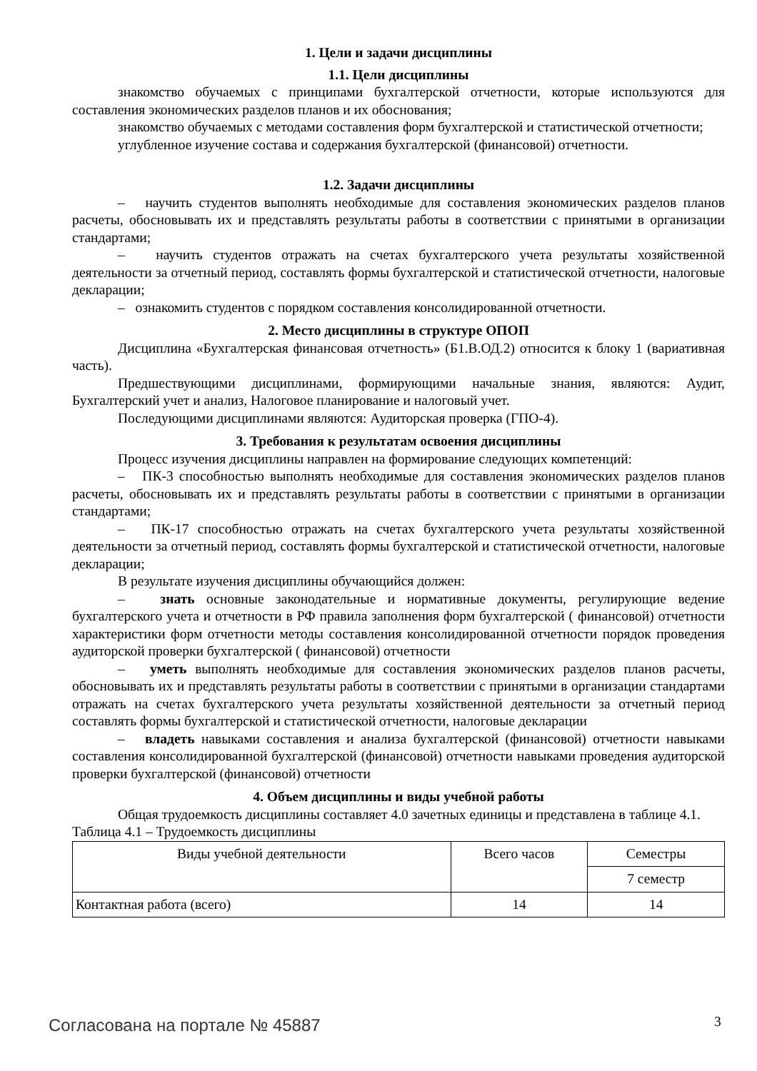1. Цели и задачи дисциплины
1.1. Цели дисциплины
знакомство обучаемых с принципами бухгалтерской отчетности, которые используются для составления экономических разделов планов и их обоснования;
знакомство обучаемых с методами составления форм бухгалтерской и статистической отчетности;
углубленное изучение состава и содержания бухгалтерской (финансовой) отчетности.
1.2. Задачи дисциплины
– научить студентов выполнять необходимые для составления экономических разделов планов расчеты, обосновывать их и представлять результаты работы в соответствии с принятыми в организации стандартами;
– научить студентов отражать на счетах бухгалтерского учета результаты хозяйственной деятельности за отчетный период, составлять формы бухгалтерской и статистической отчетности, налоговые декларации;
– ознакомить студентов с порядком составления консолидированной отчетности.
2. Место дисциплины в структуре ОПОП
Дисциплина «Бухгалтерская финансовая отчетность» (Б1.В.ОД.2) относится к блоку 1 (вариативная часть).
Предшествующими дисциплинами, формирующими начальные знания, являются: Аудит, Бухгалтерский учет и анализ, Налоговое планирование и налоговый учет.
Последующими дисциплинами являются: Аудиторская проверка (ГПО-4).
3. Требования к результатам освоения дисциплины
Процесс изучения дисциплины направлен на формирование следующих компетенций:
– ПК-3 способностью выполнять необходимые для составления экономических разделов планов расчеты, обосновывать их и представлять результаты работы в соответствии с принятыми в организации стандартами;
– ПК-17 способностью отражать на счетах бухгалтерского учета результаты хозяйственной деятельности за отчетный период, составлять формы бухгалтерской и статистической отчетности, налоговые декларации;
В результате изучения дисциплины обучающийся должен:
– знать основные законодательные и нормативные документы, регулирующие ведение бухгалтерского учета и отчетности в РФ правила заполнения форм бухгалтерской ( финансовой) отчетности характеристики форм отчетности методы составления консолидированной отчетности порядок проведения аудиторской проверки бухгалтерской ( финансовой) отчетности
– уметь выполнять необходимые для составления экономических разделов планов расчеты, обосновывать их и представлять результаты работы в соответствии с принятыми в организации стандартами отражать на счетах бухгалтерского учета результаты хозяйственной деятельности за отчетный период составлять формы бухгалтерской и статистической отчетности, налоговые декларации
– владеть навыками составления и анализа бухгалтерской (финансовой) отчетности навыками составления консолидированной бухгалтерской (финансовой) отчетности навыками проведения аудиторской проверки бухгалтерской (финансовой) отчетности
4. Объем дисциплины и виды учебной работы
Общая трудоемкость дисциплины составляет 4.0 зачетных единицы и представлена в таблице 4.1.
Таблица 4.1 – Трудоемкость дисциплины
| Виды учебной деятельности | Всего часов | Семестры |
| --- | --- | --- |
| | | 7 семестр |
| Контактная работа (всего) | 14 | 14 |
Согласована на портале № 45887 3